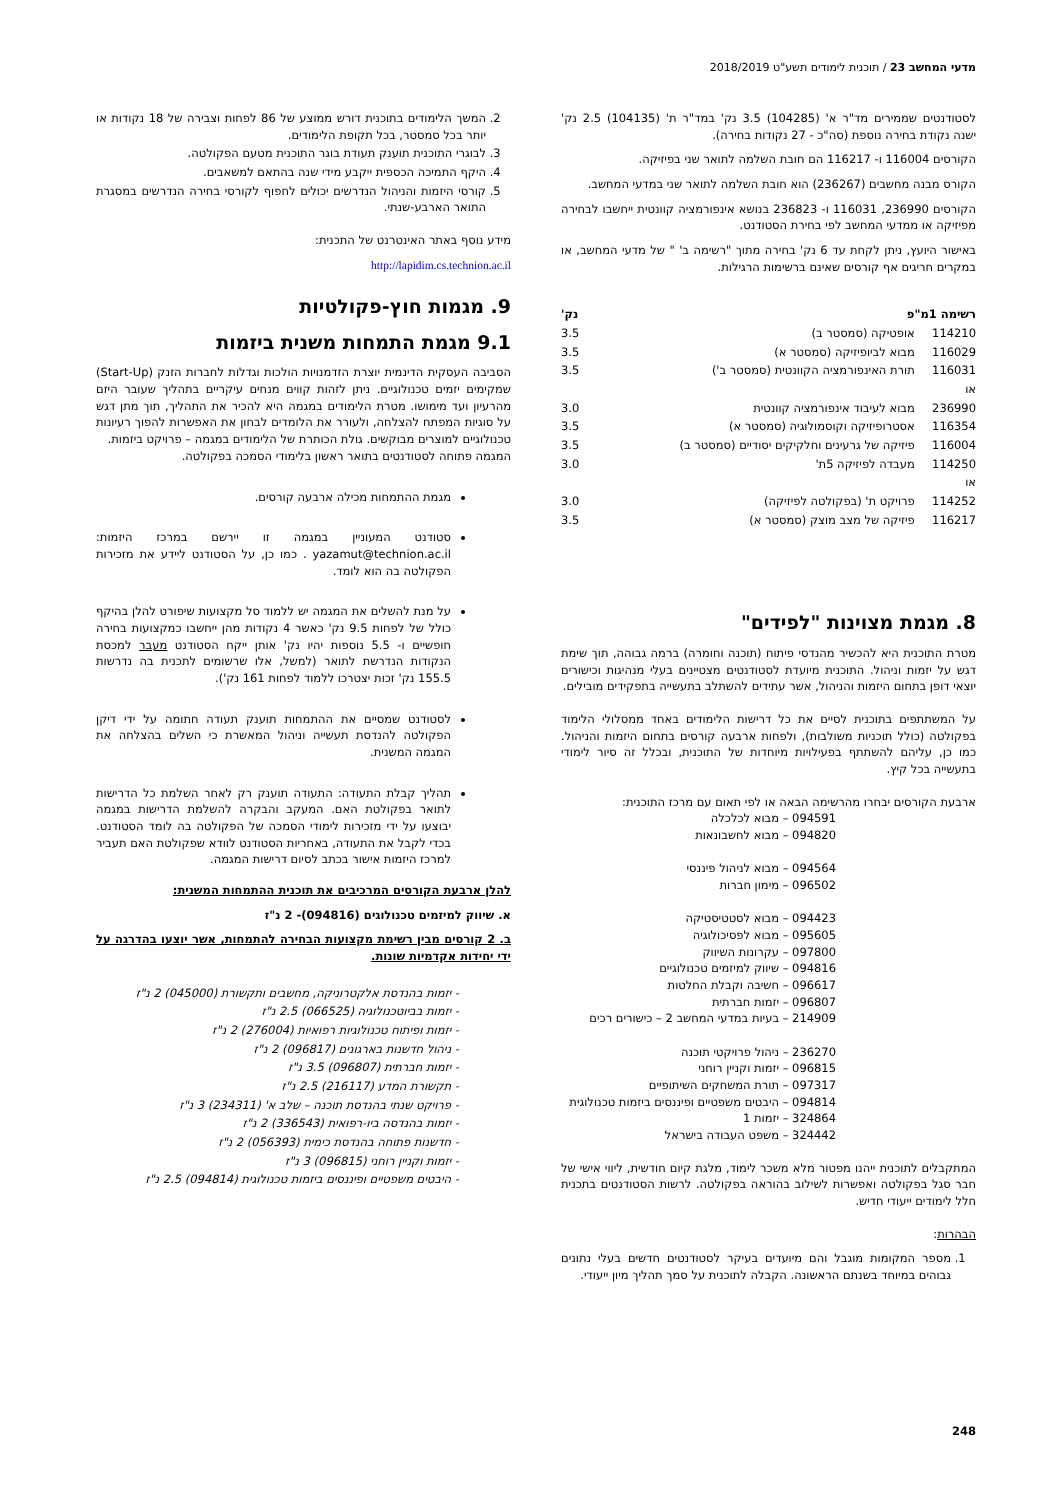מדעי המחשב 23 / תוכנית לימודים תשע"ט 2018/2019
לסטודנטים שממירים מד"ר א' (104285) 3.5 נק' במד"ר ת' (104135) 2.5 נק' ישנה נקודת בחירה נוספת (סה"כ - 27 נקודות בחירה).
הקורסים 116004 ו- 116217 הם חובת השלמה לתואר שני בפיזיקה.
הקורס מבנה מחשבים (236267) הוא חובת השלמה לתואר שני במדעי המחשב.
הקורסים 236990, 116031 ו- 236823 בנושא אינפורמציה קוונטית ייחשבו לבחירה מפיזיקה או ממדעי המחשב לפי בחירת הסטודנט.
באישור היועץ, ניתן לקחת עד 6 נק' בחירה מתוך "רשימה ב' " של מדעי המחשב, או במקרים חריגים אף קורסים שאינם ברשימות הרגילות.
| רשימה 1מ"פ | | נק' |
| --- | --- | --- |
| 114210 | אופטיקה (סמסטר ב) | 3.5 |
| 116029 | מבוא לביופיזיקה (סמסטר א) | 3.5 |
| 116031 | תורת האינפורמציה הקוונטית (סמסטר ב') | 3.5 |
| או | | |
| 236990 | מבוא לעיבוד אינפורמציה קוונטית | 3.0 |
| 116354 | אסטרופיזיקה וקוסמולוגיה (סמסטר א) | 3.5 |
| 116004 | פיזיקה של גרעינים וחלקיקים יסודיים (סמסטר ב) | 3.5 |
| 114250 | מעבדה לפיזיקה 5ת' | 3.0 |
| או | | |
| 114252 | פרויקט ת' (בפקולטה לפיזיקה) | 3.0 |
| 116217 | פיזיקה של מצב מוצק (סמסטר א) | 3.5 |
8. מגמת מצוינות "לפידים"
מטרת התוכנית היא להכשיר מהנדסי פיתוח (תוכנה וחומרה) ברמה גבוהה, תוך שימת דגש על יזמות וניהול. התוכנית מיועדת לסטודנטים מצטיינים בעלי מנהיגות וכישורים יוצאי דופן בתחום היזמות והניהול, אשר עתידים להשתלב בתעשייה בתפקידים מובילים.
על המשתתפים בתוכנית לסיים את כל דרישות הלימודים באחד ממסלולי הלימוד בפקולטה (כולל תוכניות משולבות), ולפחות ארבעה קורסים בתחום היזמות והניהול. כמו כן, עליהם להשתתף בפעילויות מיוחדות של התוכנית, ובכלל זה סיור לימודי בתעשייה בכל קיץ.
ארבעת הקורסים יבחרו מהרשימה הבאה או לפי תאום עם מרכז התוכנית:
094591 – מבוא לכלכלה
094820 – מבוא לחשבונאות
094564 – מבוא לניהול פיננסי
096502 – מימון חברות
094423 – מבוא לסטטיסטיקה
095605 – מבוא לפסיכולוגיה
097800 – עקרונות השיווק
094816 – שיווק למיזמים טכנולוגיים
096617 – חשיבה וקבלת החלטות
096807 – יזמות חברתית
214909 – בעיות במדעי המחשב 2 – כישורים רכים
236270 – ניהול פרויקטי תוכנה
096815 – יזמות וקניין רוחני
097317 – תורת המשחקים השיתופיים
094814 – היבטים משפטיים ופיננסים ביזמות טכנולוגית
324864 – יזמות 1
324442 – משפט העבודה בישראל
המתקבלים לתוכנית ייהנו מפטור מלא משכר לימוד, מלגת קיום חודשית, ליווי אישי של חבר סגל בפקולטה ואפשרות לשילוב בהוראה בפקולטה. לרשות הסטודנטים בתכנית חלל לימודים ייעודי חדיש.
הבהרות:
1. מספר המקומות מוגבל והם מיועדים בעיקר לסטודנטים חדשים בעלי נתונים גבוהים במיוחד בשנתם הראשונה. הקבלה לתוכנית על סמך תהליך מיון ייעודי.
2. המשך הלימודים בתוכנית דורש ממוצע של 86 לפחות וצבירה של 18 נקודות או יותר בכל סמסטר, בכל תקופת הלימודים.
3. לבוגרי התוכנית תוענק תעודת בוגר התוכנית מטעם הפקולטה.
4. היקף התמיכה הכספית ייקבע מידי שנה בהתאם למשאבים.
5. קורסי היזמות והניהול הנדרשים יכולים לחפוף לקורסי בחירה הנדרשים במסגרת התואר הארבע-שנתי.
מידע נוסף באתר האינטרנט של התכנית:
http://lapidim.cs.technion.ac.il
9. מגמות חוץ-פקולטיות
9.1 מגמת התמחות משנית ביזמות
הסביבה העסקית הדינמית יוצרת הזדמנויות הולכות וגדלות לחברות הזנק (Start-Up) שמקימים יזמים טכנולוגיים. ניתן לזהות קווים מנחים עיקריים בתהליך שעובר היזם מהרעיון ועד מימושו. מטרת הלימודים במגמה היא להכיר את התהליך, תוך מתן דגש על סוגיות המפתח להצלחה, ולעורר את הלומדים לבחון את האפשרות להפוך רעיונות טכנולוגיים למוצרים מבוקשים. גולת הכותרת של הלימודים במגמה – פרויקט ביזמות.
המגמה פתוחה לסטודנטים בתואר ראשון בלימודי הסמכה בפקולטה.
מגמת ההתמחות מכילה ארבעה קורסים.
סטודנט המעוניין במגמה זו יירשם במרכז היזמות: yazamut@technion.ac.il . כמו כן, על הסטודנט ליידע את מזכירות הפקולטה בה הוא לומד.
על מנת להשלים את המגמה יש ללמוד סל מקצועות שיפורט להלן בהיקף כולל של לפחות 9.5 נק' כאשר 4 נקודות מהן ייחשבו כמקצועות בחירה חופשיים ו- 5.5 נוספות יהיו נק' אותן ייקח הסטודנט מעבר למכסת הנקודות הנדרשת לתואר (למשל, אלו שרשומים לתכנית בה נדרשות 155.5 נק' זכות יצטרכו ללמוד לפחות 161 נק').
לסטודנט שמסיים את ההתמחות תוענק תעודה חתומה על ידי דיקן הפקולטה להנדסת תעשייה וניהול המאשרת כי השלים בהצלחה את המגמה המשנית.
תהליך קבלת התעודה: התעודה תוענק רק לאחר השלמת כל הדרישות לתואר בפקולטת האם. המעקב והבקרה להשלמת הדרישות במגמה יבוצעו על ידי מזכירות לימודי הסמכה של הפקולטה בה לומד הסטודנט. בכדי לקבל את התעודה, באחריות הסטודנט לוודא שפקולטת האם תעביר למרכז היזמות אישור בכתב לסיום דרישות המגמה.
להלן ארבעת הקורסים המרכיבים את תוכנית ההתמחות המשנית:
א. שיווק למיזמים טכנולוגים (094816)- 2 נ"ז
ב. 2 קורסים מבין רשימת מקצועות הבחירה להתמחות, אשר יוצעו בהדרגה על ידי יחידות אקדמיות שונות.
יזמות בהנדסת אלקטרוניקה, מחשבים ותקשורת (045000) 2 נ"ז
יזמות בביוטכנולוגיה (066525) 2.5 נ"ז
יזמות ופיתוח טכנולוגיות רפואיות (276004) 2 נ"ז
ניהול חדשנות בארגונים (096817) 2 נ"ז
יזמות חברתית (096807) 3.5 נ"ז
תקשורת המדע (216117) 2.5 נ"ז
פרויקט שנתי בהנדסת תוכנה – שלב א' (234311) 3 נ"ז
יזמות בהנדסה ביו-רפואית (336543) 2 נ"ז
חדשנות פתוחה בהנדסת כימית (056393) 2 נ"ז
יזמות וקניין רוחני (096815) 3 נ"ז
היבטים משפטיים ופיננסים ביזמות טכנולוגית (094814) 2.5 נ"ז
248